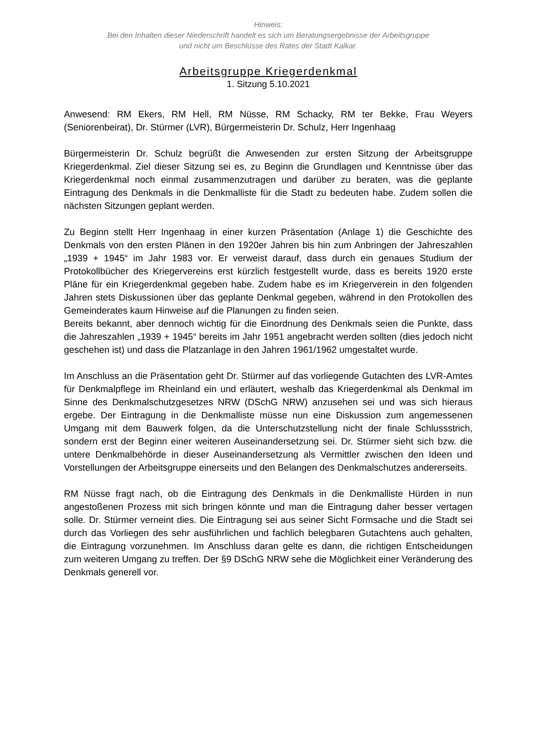Hinweis:
Bei den Inhalten dieser Niederschrift handelt es sich um Beratungsergebnisse der Arbeitsgruppe
und nicht um Beschlüsse des Rates der Stadt Kalkar.
Arbeitsgruppe Kriegerdenkmal
1. Sitzung 5.10.2021
Anwesend: RM Ekers, RM Hell, RM Nüsse, RM Schacky, RM ter Bekke, Frau Weyers (Seniorenbeirat), Dr. Stürmer (LVR), Bürgermeisterin Dr. Schulz, Herr Ingenhaag
Bürgermeisterin Dr. Schulz begrüßt die Anwesenden zur ersten Sitzung der Arbeitsgruppe Kriegerdenkmal. Ziel dieser Sitzung sei es, zu Beginn die Grundlagen und Kenntnisse über das Kriegerdenkmal noch einmal zusammenzutragen und darüber zu beraten, was die geplante Eintragung des Denkmals in die Denkmalliste für die Stadt zu bedeuten habe. Zudem sollen die nächsten Sitzungen geplant werden.
Zu Beginn stellt Herr Ingenhaag in einer kurzen Präsentation (Anlage 1) die Geschichte des Denkmals von den ersten Plänen in den 1920er Jahren bis hin zum Anbringen der Jahreszahlen „1939 + 1945“ im Jahr 1983 vor. Er verweist darauf, dass durch ein genaues Studium der Protokollbücher des Kriegervereins erst kürzlich festgestellt wurde, dass es bereits 1920 erste Pläne für ein Kriegerdenkmal gegeben habe. Zudem habe es im Kriegerverein in den folgenden Jahren stets Diskussionen über das geplante Denkmal gegeben, während in den Protokollen des Gemeinderates kaum Hinweise auf die Planungen zu finden seien.
Bereits bekannt, aber dennoch wichtig für die Einordnung des Denkmals seien die Punkte, dass die Jahreszahlen „1939 + 1945“ bereits im Jahr 1951 angebracht werden sollten (dies jedoch nicht geschehen ist) und dass die Platzanlage in den Jahren 1961/1962 umgestaltet wurde.
Im Anschluss an die Präsentation geht Dr. Stürmer auf das vorliegende Gutachten des LVR-Amtes für Denkmalpflege im Rheinland ein und erläutert, weshalb das Kriegerdenkmal als Denkmal im Sinne des Denkmalschutzgesetzes NRW (DSchG NRW) anzusehen sei und was sich hieraus ergebe. Der Eintragung in die Denkmalliste müsse nun eine Diskussion zum angemessenen Umgang mit dem Bauwerk folgen, da die Unterschutzstellung nicht der finale Schlussstrich, sondern erst der Beginn einer weiteren Auseinandersetzung sei. Dr. Stürmer sieht sich bzw. die untere Denkmalbehörde in dieser Auseinandersetzung als Vermittler zwischen den Ideen und Vorstellungen der Arbeitsgruppe einerseits und den Belangen des Denkmalschutzes andererseits.
RM Nüsse fragt nach, ob die Eintragung des Denkmals in die Denkmalliste Hürden in nun angestoßenen Prozess mit sich bringen könnte und man die Eintragung daher besser vertagen solle. Dr. Stürmer verneint dies. Die Eintragung sei aus seiner Sicht Formsache und die Stadt sei durch das Vorliegen des sehr ausführlichen und fachlich belegbaren Gutachtens auch gehalten, die Eintragung vorzunehmen. Im Anschluss daran gelte es dann, die richtigen Entscheidungen zum weiteren Umgang zu treffen. Der §9 DSchG NRW sehe die Möglichkeit einer Veränderung des Denkmals generell vor.